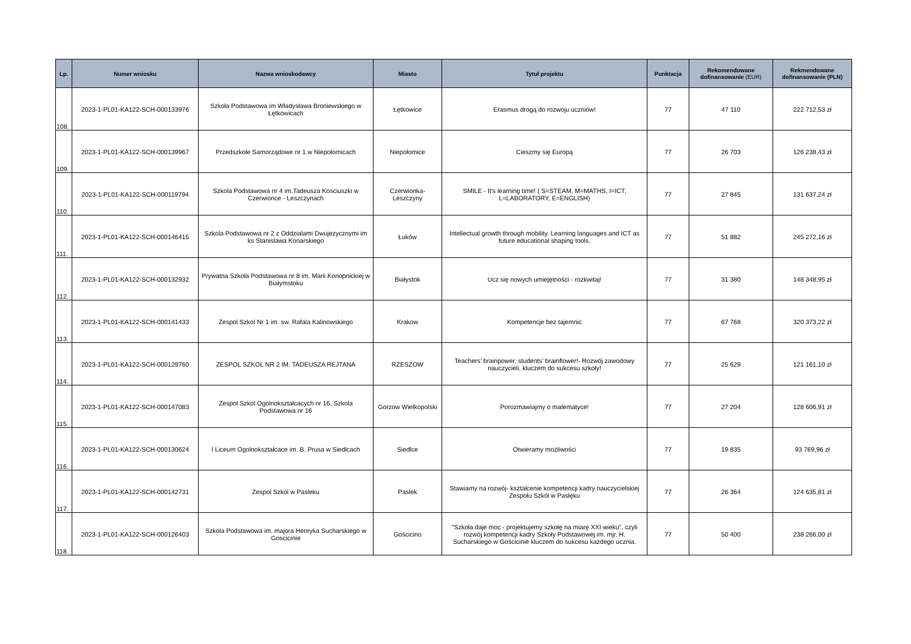| Lp. | Numer wniosku | Nazwa wnioskodawcy | Miasto | Tytuł projektu | Punktacja | Rekomendowane dofinansowanie (EUR) | Rekmendowane dofinansowanie (PLN) |
| --- | --- | --- | --- | --- | --- | --- | --- |
| 108. | 2023-1-PL01-KA122-SCH-000133976 | Szkoła Podstawowa im Władysława Broniewskiego w Łętkowicach | Łętkowice | Erasmus drogą do rozwoju uczniów! | 77 | 47 110 | 222 712,53 zł |
| 109. | 2023-1-PL01-KA122-SCH-000139967 | Przedszkole Samorządowe nr 1 w Niepołomicach | Niepołomice | Cieszmy się Europą | 77 | 26 703 | 126 238,43 zł |
| 110. | 2023-1-PL01-KA122-SCH-000119794 | Szkola Podstawowa nr 4 im.Tadeusza Kosciuszki w Czerwionce - Leszczynach | Czerwionka-Leszczyny | SMILE - It's learning time! ( S=STEAM, M=MATHS, I=ICT, L=LABORATORY, E=ENGLISH) | 77 | 27 845 | 131 637,24 zł |
| 111. | 2023-1-PL01-KA122-SCH-000146415 | Szkola Podstawowa nr 2 z Oddzialami Dwujezycznymi im ks Stanislawa Konarskiego | Łuków | Intellectual growth through mobility. Learning languages and ICT as future educational shaping tools. | 77 | 51 882 | 245 272,16 zł |
| 112. | 2023-1-PL01-KA122-SCH-000132932 | Prywatna Szkoła Podstawowa nr 8 im. Marii Konopnickiej w Białymstoku | Białystok | Ucz się nowych umiejętności - rozkwitaj! | 77 | 31 380 | 148 348,95 zł |
| 113. | 2023-1-PL01-KA122-SCH-000141433 | Zespol Szkol Nr 1 im. sw. Rafala Kalinowskiego | Krakow | Kompetencje bez tajemnic | 77 | 67 768 | 320 373,22 zł |
| 114. | 2023-1-PL01-KA122-SCH-000129760 | ZESPOL SZKOL NR 2 IM. TADEUSZA REJTANA | RZESZOW | Teachers’ brainpower, students’ brainflower!- Rozwój zawodowy nauczycieli, kluczem do sukcesu szkoły! | 77 | 25 629 | 121 161,10 zł |
| 115. | 2023-1-PL01-KA122-SCH-000147083 | Zespol Szkol Ogolnokształcacych nr 16, Szkola Podstawowa nr 16 | Gorzow Wielkopolski | Porozmawiajmy o matematyce! | 77 | 27 204 | 128 606,91 zł |
| 116. | 2023-1-PL01-KA122-SCH-000130624 | I Liceum Ogolnokształcace im. B. Prusa w Siedlcach | Siedlce | Otwieramy możliwości | 77 | 19 835 | 93 769,96 zł |
| 117. | 2023-1-PL01-KA122-SCH-000142731 | Zespol Szkol w Pasleku | Paslek | Stawiamy na rozwój- kształcenie kompetencji kadry nauczycielskiej Zespołu Szkół w Pasłęku | 77 | 26 364 | 124 635,81 zł |
| 118. | 2023-1-PL01-KA122-SCH-000126403 | Szkola Podstawowa im. majora Henryka Sucharskiego w Goscicinie | Gościcino | "Szkoła daje moc - projektujemy szkołę na miarę XXI wieku", czyli rozwój kompetencji kadry Szkoły Podstawowej im. mjr. H. Sucharskiego w Gościcinie kluczem do sukcesu każdego ucznia. | 77 | 50 400 | 238 266,00 zł |